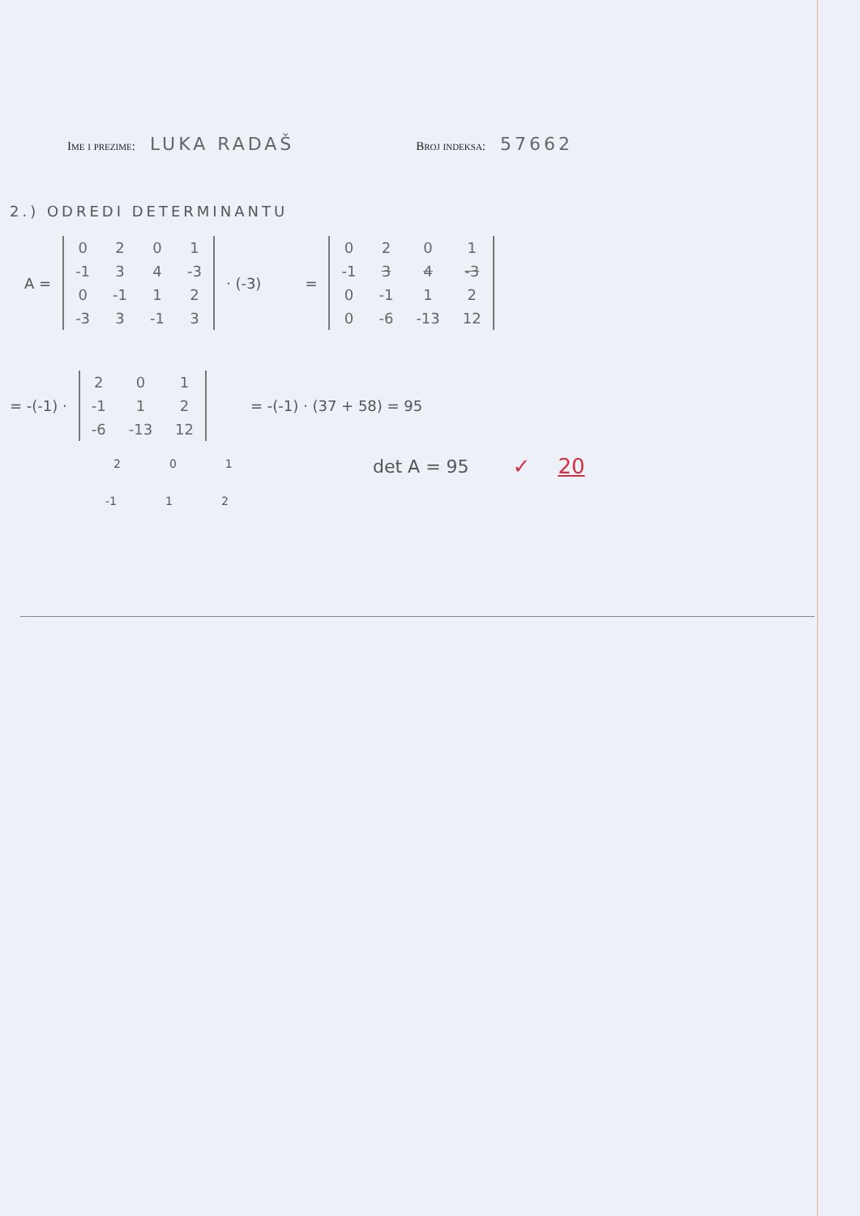Ime i prezime: LUKA RADAŠ Broj indeksa: 57662
2.) ODREDI DETERMINANTU
A =
| 0 | 2 | 0 | 1 |
| -1 | 3 | 4 | -3 |
| 0 | -1 | 1 | 2 |
| -3 | 3 | -1 | 3 |
· (-3) =
| 0 | 2 | 0 | 1 |
| -1 | 3 | 4 | -3 |
| 0 | -1 | 1 | 2 |
| 0 | -6 | -13 | 12 |
= -(-1) ·
| 2 | 0 | 1 |
| -1 | 1 | 2 |
| -6 | -13 | 12 |
= -(-1) · (37 + 58) = 95
2 0 1
det A = 95 ✓ 20
-1 1 2